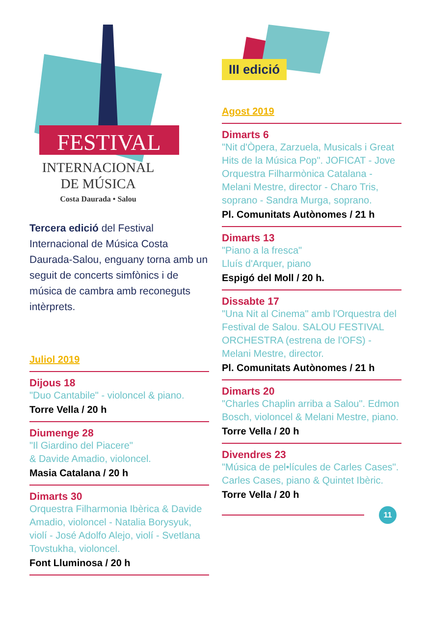FESTIVAL
INTERNACIONAL
DE MÚSICA
Costa Daurada • Salou
Tercera edició del Festival Internacional de Música Costa Daurada-Salou, enguany torna amb un seguit de concerts simfònics i de música de cambra amb reconeguts intèrprets.
Juliol 2019
Dijous 18
"Duo Cantabile" - violoncel & piano.
Torre Vella / 20 h
Diumenge 28
"Il Giardino del Piacere"
& Davide Amadio, violoncel.
Masia Catalana / 20 h
Dimarts 30
Orquestra Filharmonia Ibèrica & Davide Amadio, violoncel - Natalia Borysyuk, violí - José Adolfo Alejo, violí - Svetlana Tovstukha, violoncel.
Font Lluminosa / 20 h
III edició
Agost 2019
Dimarts 6
"Nit d'Òpera, Zarzuela, Musicals i Great Hits de la Música Pop". JOFICAT - Jove Orquestra Filharmònica Catalana - Melani Mestre, director - Charo Tris, soprano - Sandra Murga, soprano.
Pl. Comunitats Autònomes / 21 h
Dimarts 13
"Piano a la fresca"
Lluís d'Arquer, piano
Espigó del Moll / 20 h.
Dissabte 17
"Una Nit al Cinema" amb l'Orquestra del Festival de Salou. SALOU FESTIVAL ORCHESTRA (estrena de l'OFS) - Melani Mestre, director.
Pl. Comunitats Autònomes / 21 h
Dimarts 20
"Charles Chaplin arriba a Salou". Edmon Bosch, violoncel & Melani Mestre, piano.
Torre Vella / 20 h
Divendres 23
"Música de pel•lícules de Carles Cases".
Carles Cases, piano & Quintet Ibèric.
Torre Vella / 20 h
11